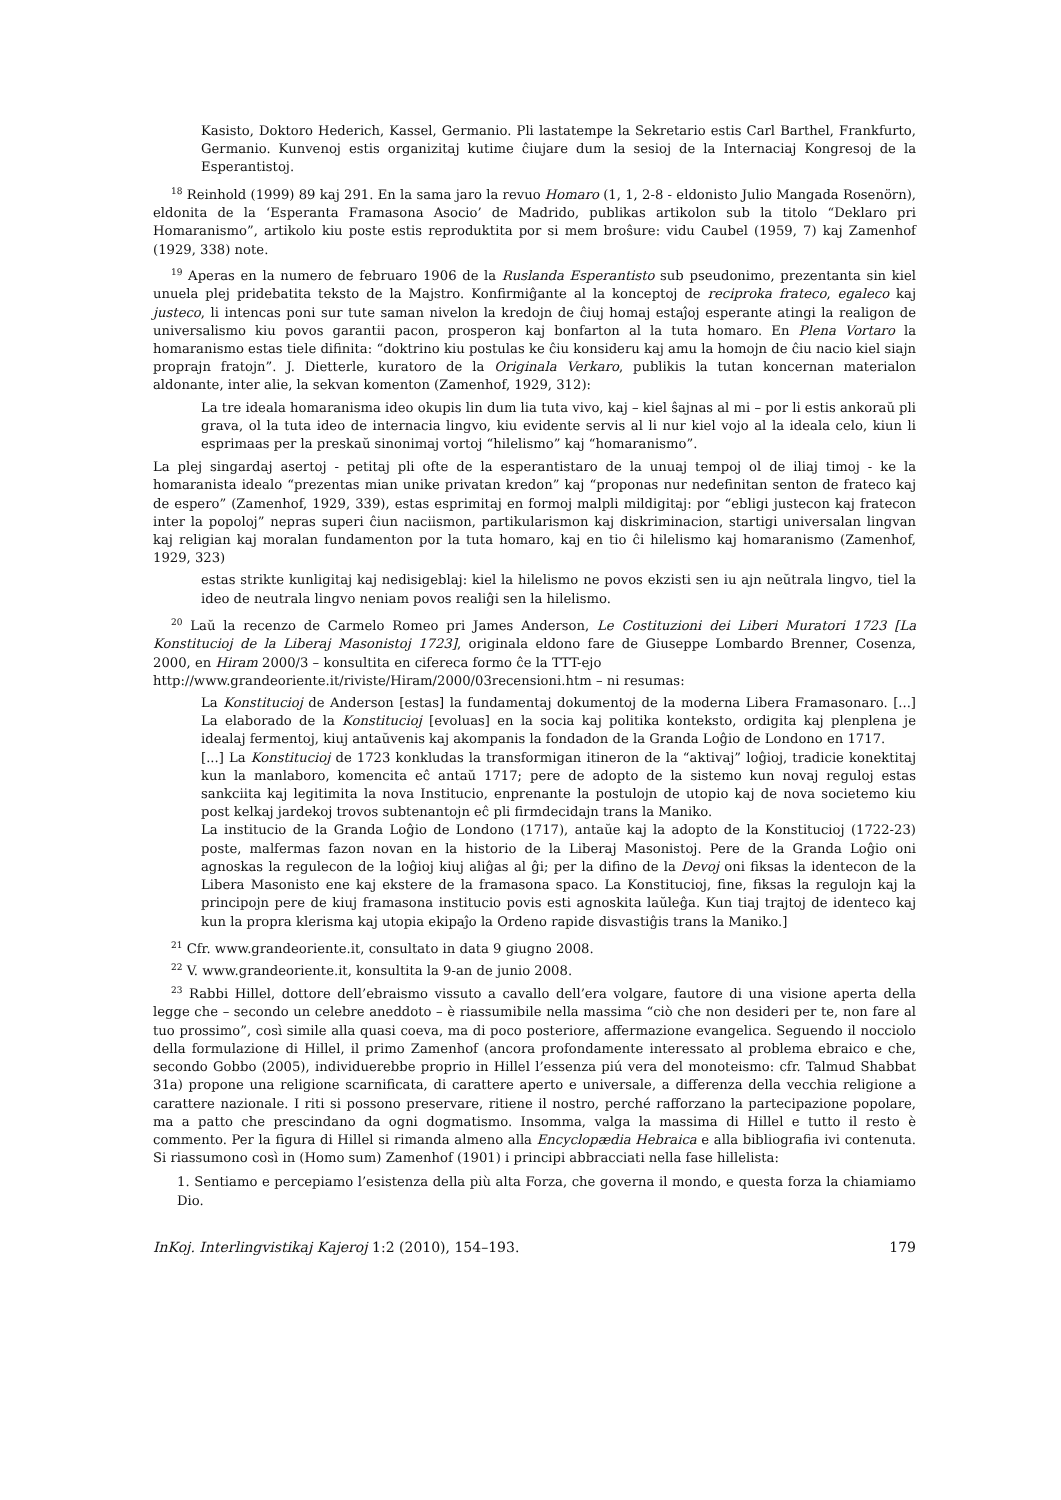Kasisto, Doktoro Hederich, Kassel, Germanio. Pli lastatempe la Sekretario estis Carl Barthel, Frankfurto, Germanio. Kunvenoj estis organizitaj kutime ĉiujare dum la sesioj de la Internaciaj Kongresoj de la Esperantistoj.
<sup>18</sup> Reinhold (1999) 89 kaj 291. En la sama jaro la revuo Homaro (1, 1, 2-8 - eldonisto Julio Mangada Rosenörn), eldonita de la ‘Esperanta Framasona Asocio’ de Madrido, publikas artikolon sub la titolo “Deklaro pri Homaranismo”, artikolo kiu poste estis reproduktita por si mem broŝure: vidu Caubel (1959, 7) kaj Zamenhof (1929, 338) note.
<sup>19</sup> Aperas en la numero de februaro 1906 de la Ruslanda Esperantisto sub pseudonimo, prezentanta sin kiel unuela plej pridebatita teksto de la Majstro. Konfirmiĝante al la konceptoj de reciproka frateco, egaleco kaj justeco, li intencas poni sur tute saman nivelon la kredojn de ĉiuj homaj estaĵoj esperante atingi la realigon de universalismo kiu povos garantii pacon, prosperon kaj bonfarton al la tuta homaro. En Plena Vortaro la homaranismo estas tiele difinita: “doktrino kiu postulas ke ĉiu konsideru kaj amu la homojn de ĉiu nacio kiel siajn proprajn fratojn”. J. Dietterle, kuratoro de la Originala Verkaro, publikis la tutan koncernan materialon aldonante, inter alie, la sekvan komenton (Zamenhof, 1929, 312):
La tre ideala homaranisma ideo okupis lin dum lia tuta vivo, kaj – kiel ŝajnas al mi – por li estis ankoraŭ pli grava, ol la tuta ideo de internacia lingvo, kiu evidente servis al li nur kiel vojo al la ideala celo, kiun li esprimaas per la preskaŭ sinonimaj vortoj “hilelismo” kaj “homaranismo”.
La plej singardaj asertoj - petitaj pli ofte de la esperantistaro de la unuaj tempoj ol de iliaj timoj - ke la homaranista idealo “prezentas mian unike privatan kredon” kaj “proponas nur nedefinitan senton de frateco kaj de espero” (Zamenhof, 1929, 339), estas esprimitaj en formoj malpli mildigitaj: por “ebligi justecon kaj fratecon inter la popoloj” nepras superi ĉiun naciismon, partikularismon kaj diskriminacion, startigi universalan lingvan kaj religian kaj moralan fundamenton por la tuta homaro, kaj en tio ĉi hilelismo kaj homaranismo (Zamenhof, 1929, 323)
estas strikte kunligitaj kaj nedisigeblaj: kiel la hilelismo ne povos ekzisti sen iu ajn neŭtrala lingvo, tiel la ideo de neutrala lingvo neniam povos realiĝi sen la hilelismo.
<sup>20</sup> Laŭ la recenzo de Carmelo Romeo pri James Anderson, Le Costituzioni dei Liberi Muratori 1723 [La Konstitucioj de la Liberaj Masonistoj 1723], originala eldono fare de Giuseppe Lombardo Brenner, Cosenza, 2000, en Hiram 2000/3 – konsultita en cifereca formo ĉe la TTT-ejo
http://www.grandeoriente.it/riviste/Hiram/2000/03recensioni.htm – ni resumas:
La Konstitucioj de Anderson [estas] la fundamentaj dokumentoj de la moderna Libera Framasonaro. [...] La elaborado de la Konstitucioj [evoluas] en la socia kaj politika konteksto, ordigita kaj plenplena je idealaj fermentoj, kiuj antaŭvenis kaj akompanis la fondadon de la Granda Loĝio de Londono en 1717.
[...] La Konstitucioj de 1723 konkludas la transformigan itineron de la “aktivaj” loĝioj, tradicie konektitaj kun la manlaboro, komencita eĉ antaŭ 1717; pere de adopto de la sistemo kun novaj reguloj estas sankciita kaj legitimita la nova Institucio, enprenante la postulojn de utopio kaj de nova societemo kiu post kelkaj jardekoj trovos subtenantojn eĉ pli firmdecidajn trans la Maniko.
La institucio de la Granda Loĝio de Londono (1717), antaŭe kaj la adopto de la Konstitucioj (1722-23) poste, malfermas fazon novan en la historio de la Liberaj Masonistoj. Pere de la Granda Loĝio oni agnoskas la regulecon de la loĝioj kiuj aliĝas al ĝi; per la difino de la Devoj oni fiksas la identecon de la Libera Masonisto ene kaj ekstere de la framasona spaco. La Konstitucioj, fine, fiksas la regulojn kaj la principojn pere de kiuj framasona institucio povis esti agnoskita laŭleĝa. Kun tiaj trajtoj de identeco kaj kun la propra klerisma kaj utopia ekipaĵo la Ordeno rapide disvastiĝis trans la Maniko.]
<sup>21</sup> Cfr. www.grandeoriente.it, consultato in data 9 giugno 2008.
<sup>22</sup> V. www.grandeoriente.it, konsultita la 9-an de junio 2008.
<sup>23</sup> Rabbi Hillel, dottore dell’ebraismo vissuto a cavallo dell’era volgare, fautore di una visione aperta della legge che – secondo un celebre aneddoto – è riassumibile nella massima “ciò che non desideri per te, non fare al tuo prossimo”, così simile alla quasi coeva, ma di poco posteriore, affermazione evangelica. Seguendo il nocciolo della formulazione di Hillel, il primo Zamenhof (ancora profondamente interessato al problema ebraico e che, secondo Gobbo (2005), individuerebbe proprio in Hillel l’essenza piú vera del monoteismo: cfr. Talmud Shabbat 31a) propone una religione scarnificata, di carattere aperto e universale, a differenza della vecchia religione a carattere nazionale. I riti si possono preservare, ritiene il nostro, perché rafforzano la partecipazione popolare, ma a patto che prescindano da ogni dogmatismo. Insomma, valga la massima di Hillel e tutto il resto è commento. Per la figura di Hillel si rimanda almeno alla Encyclopædia Hebraica e alla bibliografia ivi contenuta. Si riassumono così in (Homo sum) Zamenhof (1901) i principi abbracciati nella fase hillelista:
1. Sentiamo e percepiamo l’esistenza della più alta Forza, che governa il mondo, e questa forza la chiamiamo Dio.
InKoj. Interlingvistikaj Kajeroj 1:2 (2010), 154–193. 179